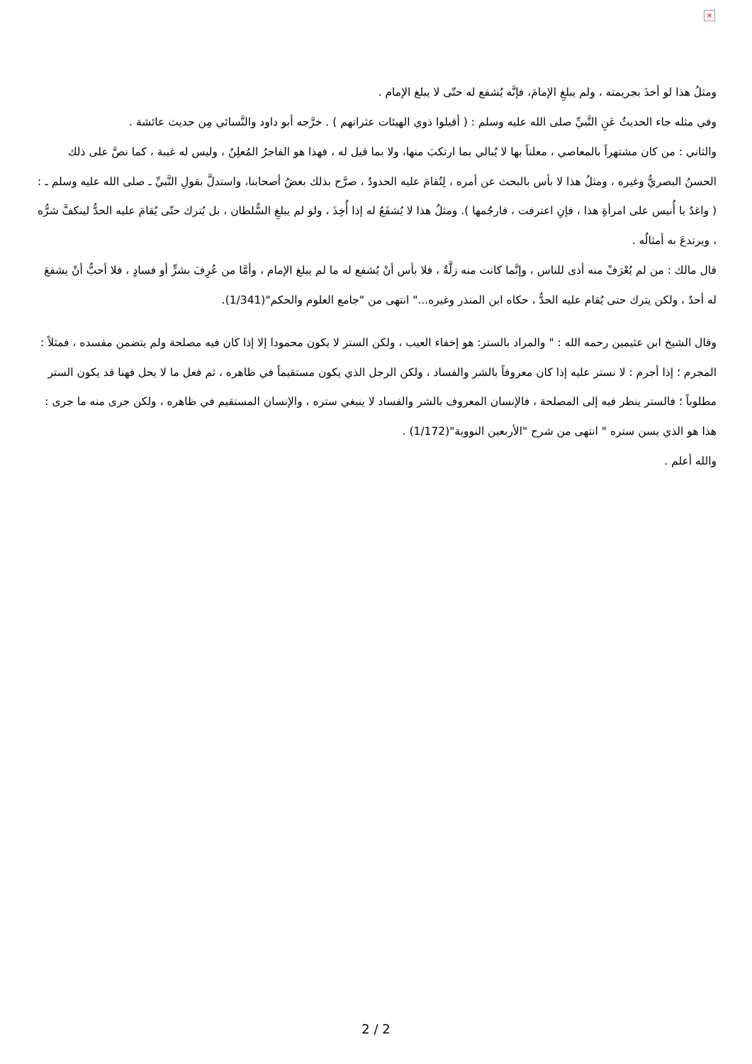×
ومثلُ هذا لو أخذَ بجريمته ، ولم يبلغِ الإمامَ، فإنَّه يُشفع له حتّى لا يبلغ الإمام .
وفي مثله جاء الحديثُ عَنِ النَّبيِّ صلى الله عليه وسلم : ( أقيلوا ذوي الهيئات عثراتهم ) . خرَّجه أبو داود والنَّسائي مِن حديث عائشة .
والثاني : من كان مشتهراً بالمعاصي ، معلناً بها لا يُبالي بما ارتكبَ منها، ولا بما قيل له ، فهذا هو الفاجرُ المُعلِنُ ، وليس له غيبة ، كما نصَّ على ذلك الحسنُ البصريُّ وغيره ، ومثلُ هذا لا بأس بالبحث عن أمره ، لِتُقامَ عليه الحدودُ ، صرَّح بذلك بعضُ أصحابنا، واستدلَّ بقولِ النَّبيِّ ـ صلى الله عليه وسلم ـ : ( واغدُ يا أُنيس على امرأةِ هذا ، فإنِ اعترفت ، فارجُمها ). ومثلُ هذا لا يُشفَعُ له إذا أُخِذَ ، ولو لم يبلغِ السُّلطان ، بل يُترك حتّى يُقامَ عليه الحدُّ لينكفَّ شرُّه ، ويرتدعَ به أمثالُه .
قال مالك : من لم يُعْرَفْ منه أذى للناس ، وإنَّما كانت منه زلَّةٌ ، فلا بأس أنْ يُشفع له ما لم يبلغ الإمام ، وأمَّا من عُرِفَ بشرٍّ أو فسادٍ ، فلا أحبُّ أنْ يشفعَ له أحدٌ ، ولكن يترك حتى يُقام عليه الحدُّ ، حكاه ابن المنذر وغيره..." انتهى من "جامع العلوم والحكم"(1/341).
وقال الشيخ ابن عثيمين رحمه الله : " والمراد بالستر: هو إخفاء العيب ، ولكن الستر لا يكون محمودا إلا إذا كان فيه مصلحة ولم يتضمن مفسده ، فمثلاً : المجرم ؛ إذا أجرم : لا نستر عليه إذا كان معروفاً بالشر والفساد ، ولكن الرجل الذي يكون مستقيماً في ظاهره ، ثم فعل ما لا يحل فهنا قد يكون الستر مطلوباً ؛ فالستر ينظر فيه إلى المصلحة ، فالإنسان المعروف بالشر والفساد لا ينبغي ستره ، والإنسان المستقيم في ظاهره ، ولكن جرى منه ما جرى : هذا هو الذي يسن ستره " انتهى من شرح "الأربعين النووية"(1/172) .
والله أعلم .
2 / 2